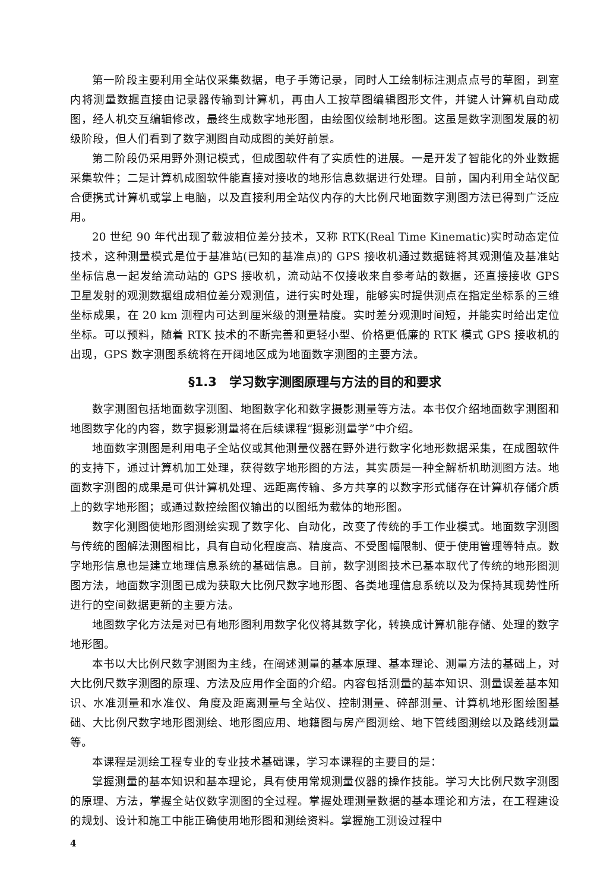第一阶段主要利用全站仪采集数据，电子手簿记录，同时人工绘制标注测点点号的草图，到室内将测量数据直接由记录器传输到计算机，再由人工按草图编辑图形文件，并键人计算机自动成图，经人机交互编辑修改，最终生成数字地形图，由绘图仪绘制地形图。这虽是数字测图发展的初级阶段，但人们看到了数字测图自动成图的美好前景。
第二阶段仍采用野外测记模式，但成图软件有了实质性的进展。一是开发了智能化的外业数据采集软件；二是计算机成图软件能直接对接收的地形信息数据进行处理。目前，国内利用全站仪配合便携式计算机或掌上电脑，以及直接利用全站仪内存的大比例尺地面数字测图方法已得到广泛应用。
20 世纪 90 年代出现了载波相位差分技术，又称 RTK(Real Time Kinematic)实时动态定位技术，这种测量模式是位于基准站(已知的基准点)的 GPS 接收机通过数据链将其观测值及基准站坐标信息一起发给流动站的 GPS 接收机，流动站不仅接收来自参考站的数据，还直接接收 GPS 卫星发射的观测数据组成相位差分观测值，进行实时处理，能够实时提供测点在指定坐标系的三维坐标成果，在 20 km 测程内可达到厘米级的测量精度。实时差分观测时间短，并能实时给出定位坐标。可以预料，随着 RTK 技术的不断完善和更轻小型、价格更低廉的 RTK 模式 GPS 接收机的出现，GPS 数字测图系统将在开阔地区成为地面数字测图的主要方法。
§1.3　学习数字测图原理与方法的目的和要求
数字测图包括地面数字测图、地图数字化和数字摄影测量等方法。本书仅介绍地面数字测图和地图数字化的内容，数字摄影测量将在后续课程“摄影测量学”中介绍。
地面数字测图是利用电子全站仪或其他测量仪器在野外进行数字化地形数据采集，在成图软件的支持下，通过计算机加工处理，获得数字地形图的方法，其实质是一种全解析机助测图方法。地面数字测图的成果是可供计算机处理、远距离传输、多方共享的以数字形式储存在计算机存储介质上的数字地形图；或通过数控绘图仪输出的以图纸为载体的地形图。
数字化测图使地形图测绘实现了数字化、自动化，改变了传统的手工作业模式。地面数字测图与传统的图解法测图相比，具有自动化程度高、精度高、不受图幅限制、便于使用管理等特点。数字地形信息也是建立地理信息系统的基础信息。目前，数字测图技术已基本取代了传统的地形图测图方法，地面数字测图已成为获取大比例尺数字地形图、各类地理信息系统以及为保持其现势性所进行的空间数据更新的主要方法。
地图数字化方法是对已有地形图利用数字化仪将其数字化，转换成计算机能存储、处理的数字地形图。
本书以大比例尺数字测图为主线，在阐述测量的基本原理、基本理论、测量方法的基础上，对大比例尺数字测图的原理、方法及应用作全面的介绍。内容包括测量的基本知识、测量误差基本知识、水准测量和水准仪、角度及距离测量与全站仪、控制测量、碎部测量、计算机地形图绘图基础、大比例尺数字地形图测绘、地形图应用、地籍图与房产图测绘、地下管线图测绘以及路线测量等。
本课程是测绘工程专业的专业技术基础课，学习本课程的主要目的是：
掌握测量的基本知识和基本理论，具有使用常规测量仪器的操作技能。学习大比例尺数字测图的原理、方法，掌握全站仪数字测图的全过程。掌握处理测量数据的基本理论和方法，在工程建设的规划、设计和施工中能正确使用地形图和测绘资料。掌握施工测设过程中
4